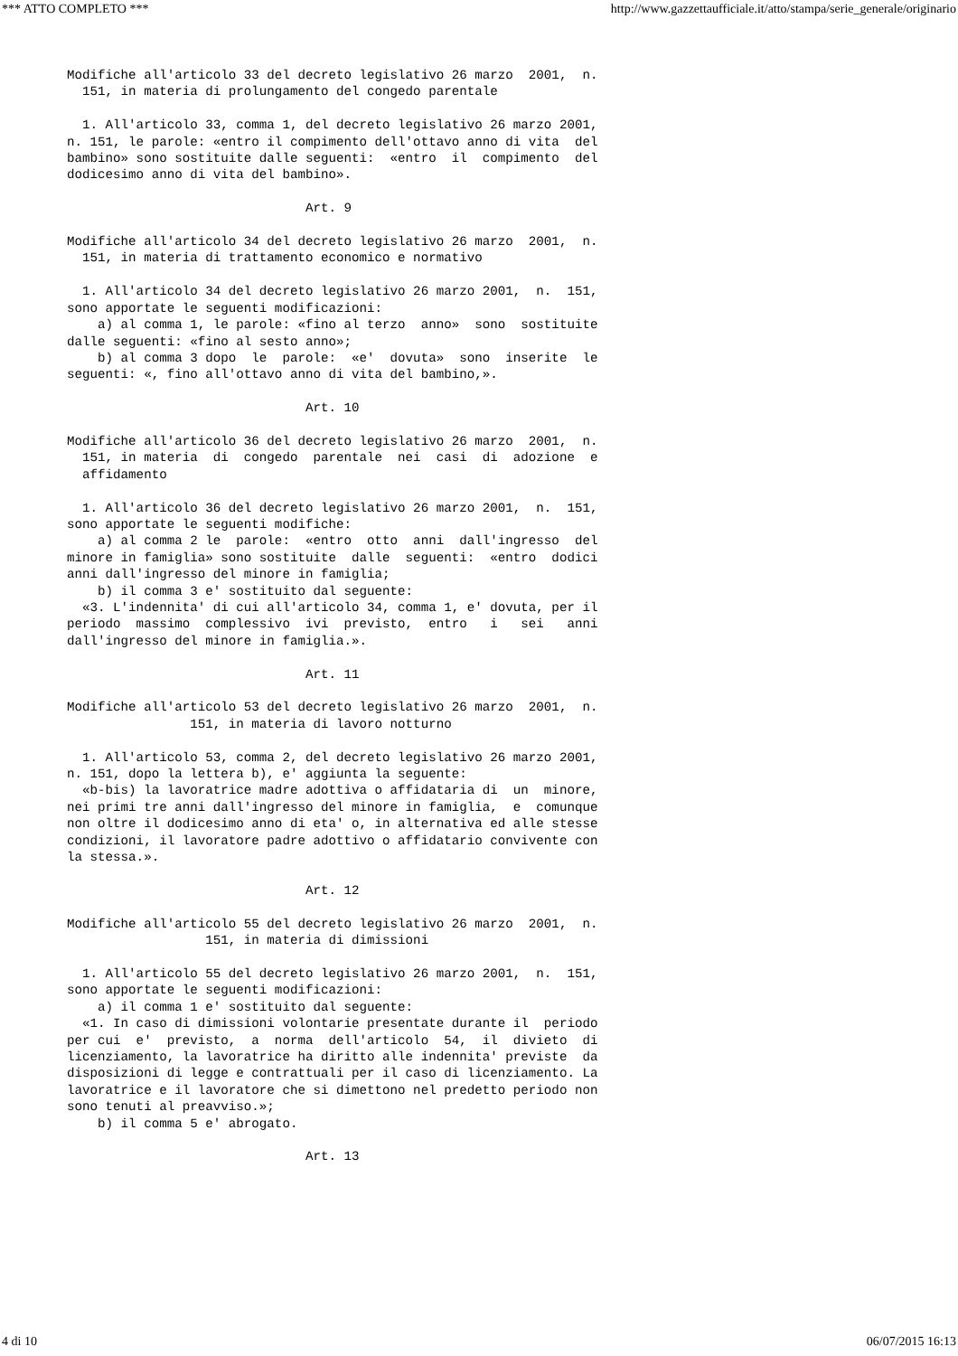*** ATTO COMPLETO *** http://www.gazzettaufficiale.it/atto/stampa/serie_generale/originario
Modifiche all'articolo 33 del decreto legislativo 26 marzo  2001,  n.
  151, in materia di prolungamento del congedo parentale

  1. All'articolo 33, comma 1, del decreto legislativo 26 marzo 2001,
n. 151, le parole: «entro il compimento dell'ottavo anno di vita  del
bambino» sono sostituite dalle seguenti:  «entro  il  compimento  del
dodicesimo anno di vita del bambino».

                               Art. 9

Modifiche all'articolo 34 del decreto legislativo 26 marzo  2001,  n.
  151, in materia di trattamento economico e normativo

  1. All'articolo 34 del decreto legislativo 26 marzo 2001,  n.  151,
sono apportate le seguenti modificazioni:
    a) al comma 1, le parole: «fino al terzo  anno»  sono  sostituite
dalle seguenti: «fino al sesto anno»;
    b) al comma 3 dopo  le  parole:  «e'  dovuta»  sono  inserite  le
seguenti: «, fino all'ottavo anno di vita del bambino,».

                               Art. 10

Modifiche all'articolo 36 del decreto legislativo 26 marzo  2001,  n.
  151, in materia  di  congedo  parentale  nei  casi  di  adozione  e
  affidamento

  1. All'articolo 36 del decreto legislativo 26 marzo 2001,  n.  151,
sono apportate le seguenti modifiche:
    a) al comma 2 le  parole:  «entro  otto  anni  dall'ingresso  del
minore in famiglia» sono sostituite  dalle  seguenti:  «entro  dodici
anni dall'ingresso del minore in famiglia;
    b) il comma 3 e' sostituito dal seguente:
  «3. L'indennita' di cui all'articolo 34, comma 1, e' dovuta, per il
periodo  massimo  complessivo  ivi  previsto,  entro   i   sei   anni
dall'ingresso del minore in famiglia.».

                               Art. 11

Modifiche all'articolo 53 del decreto legislativo 26 marzo  2001,  n.
                151, in materia di lavoro notturno

  1. All'articolo 53, comma 2, del decreto legislativo 26 marzo 2001,
n. 151, dopo la lettera b), e' aggiunta la seguente:
  «b-bis) la lavoratrice madre adottiva o affidataria di  un  minore,
nei primi tre anni dall'ingresso del minore in famiglia,  e  comunque
non oltre il dodicesimo anno di eta' o, in alternativa ed alle stesse
condizioni, il lavoratore padre adottivo o affidatario convivente con
la stessa.».

                               Art. 12

Modifiche all'articolo 55 del decreto legislativo 26 marzo  2001,  n.
                  151, in materia di dimissioni

  1. All'articolo 55 del decreto legislativo 26 marzo 2001,  n.  151,
sono apportate le seguenti modificazioni:
    a) il comma 1 e' sostituito dal seguente:
  «1. In caso di dimissioni volontarie presentate durante il  periodo
per cui  e'  previsto,  a  norma  dell'articolo  54,  il  divieto  di
licenziamento, la lavoratrice ha diritto alle indennita' previste  da
disposizioni di legge e contrattuali per il caso di licenziamento. La
lavoratrice e il lavoratore che si dimettono nel predetto periodo non
sono tenuti al preavviso.»;
    b) il comma 5 e' abrogato.

                               Art. 13
4 di 10 06/07/2015 16:13